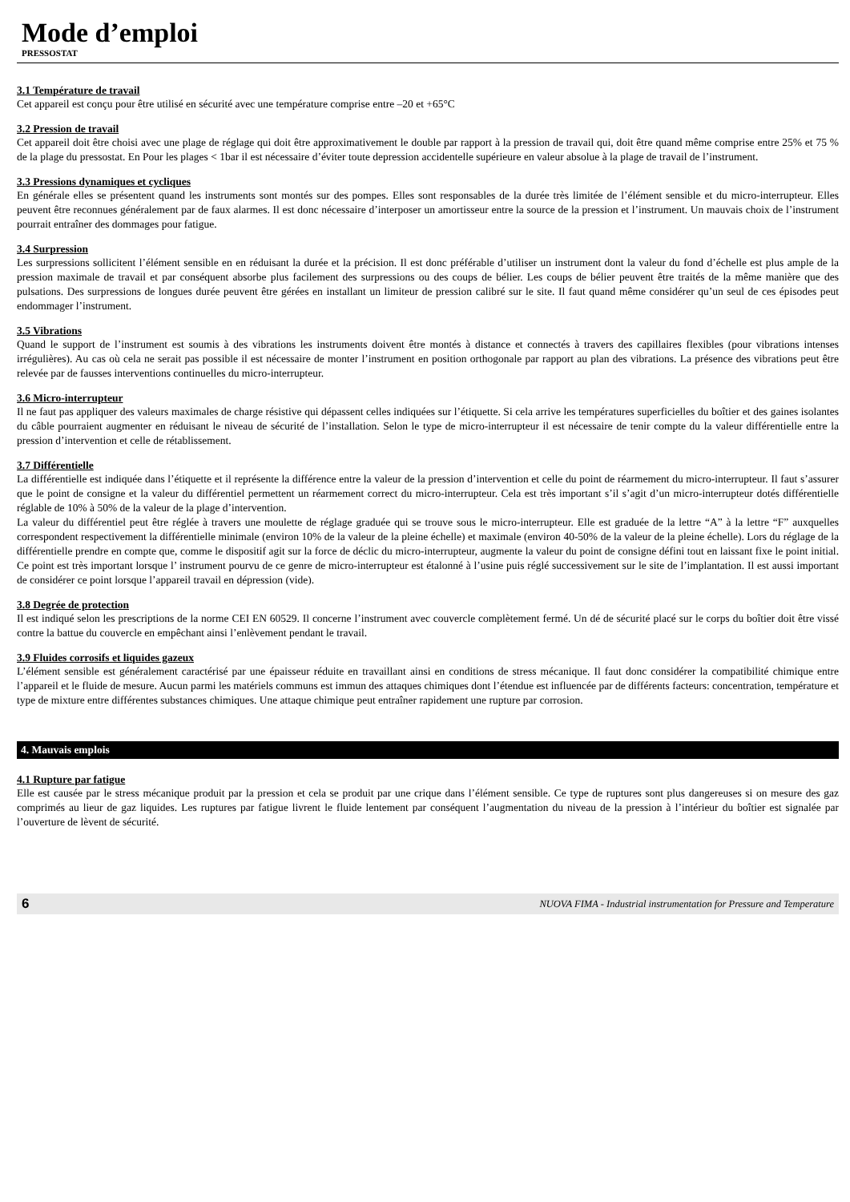Mode d’emploi
PRESSOSTAT
3.1 Température de travail
Cet appareil est conçu pour être utilisé en sécurité avec une température comprise entre –20 et +65°C
3.2 Pression de travail
Cet appareil doit être choisi avec une plage de réglage qui doit être approximativement le double par rapport à la pression de travail qui, doit être quand même comprise entre 25% et 75 % de la plage du pressostat. En Pour les plages < 1bar il est nécessaire d’éviter toute depression accidentelle supérieure en valeur absolue à la plage de travail de l’instrument.
3.3 Pressions dynamiques et cycliques
En générale elles se présentent quand les instruments sont montés sur des pompes. Elles sont responsables de la durée très limitée de l’élément sensible et du micro-interrupteur. Elles peuvent être reconnues généralement par de faux alarmes. Il est donc nécessaire d’interposer un amortisseur entre la source de la pression et l’instrument. Un mauvais choix de l’instrument pourrait entraîner des dommages pour fatigue.
3.4 Surpression
Les surpressions sollicitent l’élément sensible en en réduisant la durée et la précision. Il est donc préférable d’utiliser un instrument dont la valeur du fond d’échelle est plus ample de la pression maximale de travail et par conséquent absorbe plus facilement des surpressions ou des coups de bélier. Les coups de bélier peuvent être traités de la même manière que des pulsations. Des surpressions de longues durée peuvent être gérées en installant un limiteur de pression calibré sur le site. Il faut quand même considérer qu’un seul de ces épisodes peut endommager l’instrument.
3.5 Vibrations
Quand le support de l’instrument est soumis à des vibrations les instruments doivent être montés à distance et connectés à travers des capillaires flexibles (pour vibrations intenses irrégulières). Au cas où cela ne serait pas possible il est nécessaire de monter l’instrument en position orthogonale par rapport au plan des vibrations. La présence des vibrations peut être relevée par de fausses interventions continuelles du micro-interrupteur.
3.6 Micro-interrupteur
Il ne faut pas appliquer des valeurs maximales de charge résistive qui dépassent celles indiquées sur l’étiquette. Si cela arrive les températures superficielles du boîtier et des gaines isolantes du câble pourraient augmenter en réduisant le niveau de sécurité de l’installation. Selon le type de micro-interrupteur il est nécessaire de tenir compte du la valeur différentielle entre la pression d’intervention et celle de rétablissement.
3.7 Différentielle
La différentielle est indiquée dans l’étiquette et il représente la différence entre la valeur de la pression d’intervention et celle du point de réarmement du micro-interrupteur. Il faut s’assurer que le point de consigne et la valeur du différentiel permettent un réarmement correct du micro-interrupteur. Cela est très important s’il s’agit d’un micro-interrupteur dotés différentielle réglable de 10% à 50% de la valeur de la plage d’intervention.
La valeur du différentiel peut être réglée à travers une moulette de réglage graduée qui se trouve sous le micro-interrupteur. Elle est graduée de la lettre “A” à la lettre “F” auxquelles correspondent respectivement la différentielle minimale (environ 10% de la valeur de la pleine échelle) et maximale (environ 40-50% de la valeur de la pleine échelle). Lors du réglage de la différentielle prendre en compte que, comme le dispositif agit sur la force de déclic du micro-interrupteur, augmente la valeur du point de consigne défini tout en laissant fixe le point initial. Ce point est très important lorsque l’ instrument pourvu de ce genre de micro-interrupteur est étalonné à l’usine puis réglé successivement sur le site de l’implantation. Il est aussi important de considérer ce point lorsque l’appareil travail en dépression (vide).
3.8 Degrée de protection
Il est indiqué selon les prescriptions de la norme CEI EN 60529. Il concerne l’instrument avec couvercle complètement fermé. Un dé de sécurité placé sur le corps du boîtier doit être vissé contre la battue du couvercle en empêchant ainsi l’enlèvement pendant le travail.
3.9 Fluides corrosifs et liquides gazeux
L’élément sensible est généralement caractérisé par une épaisseur réduite en travaillant ainsi en conditions de stress mécanique. Il faut donc considérer la compatibilité chimique entre l’appareil et le fluide de mesure. Aucun parmi les matériels communs est immun des attaques chimiques dont l’étendue est influencée par de différents facteurs: concentration, température et type de mixture entre différentes substances chimiques. Une attaque chimique peut entraîner rapidement une rupture par corrosion.
4. Mauvais emplois
4.1 Rupture par fatigue
Elle est causée par le stress mécanique produit par la pression et cela se produit par une crique dans l’élément sensible. Ce type de ruptures sont plus dangereuses si on mesure des gaz comprimés au lieur de gaz liquides. Les ruptures par fatigue livrent le fluide lentement par conséquent l’augmentation du niveau de la pression à l’intérieur du boîtier est signalée par l’ouverture de lèvent de sécurité.
6 NUOVA FIMA - Industrial instrumentation for Pressure and Temperature